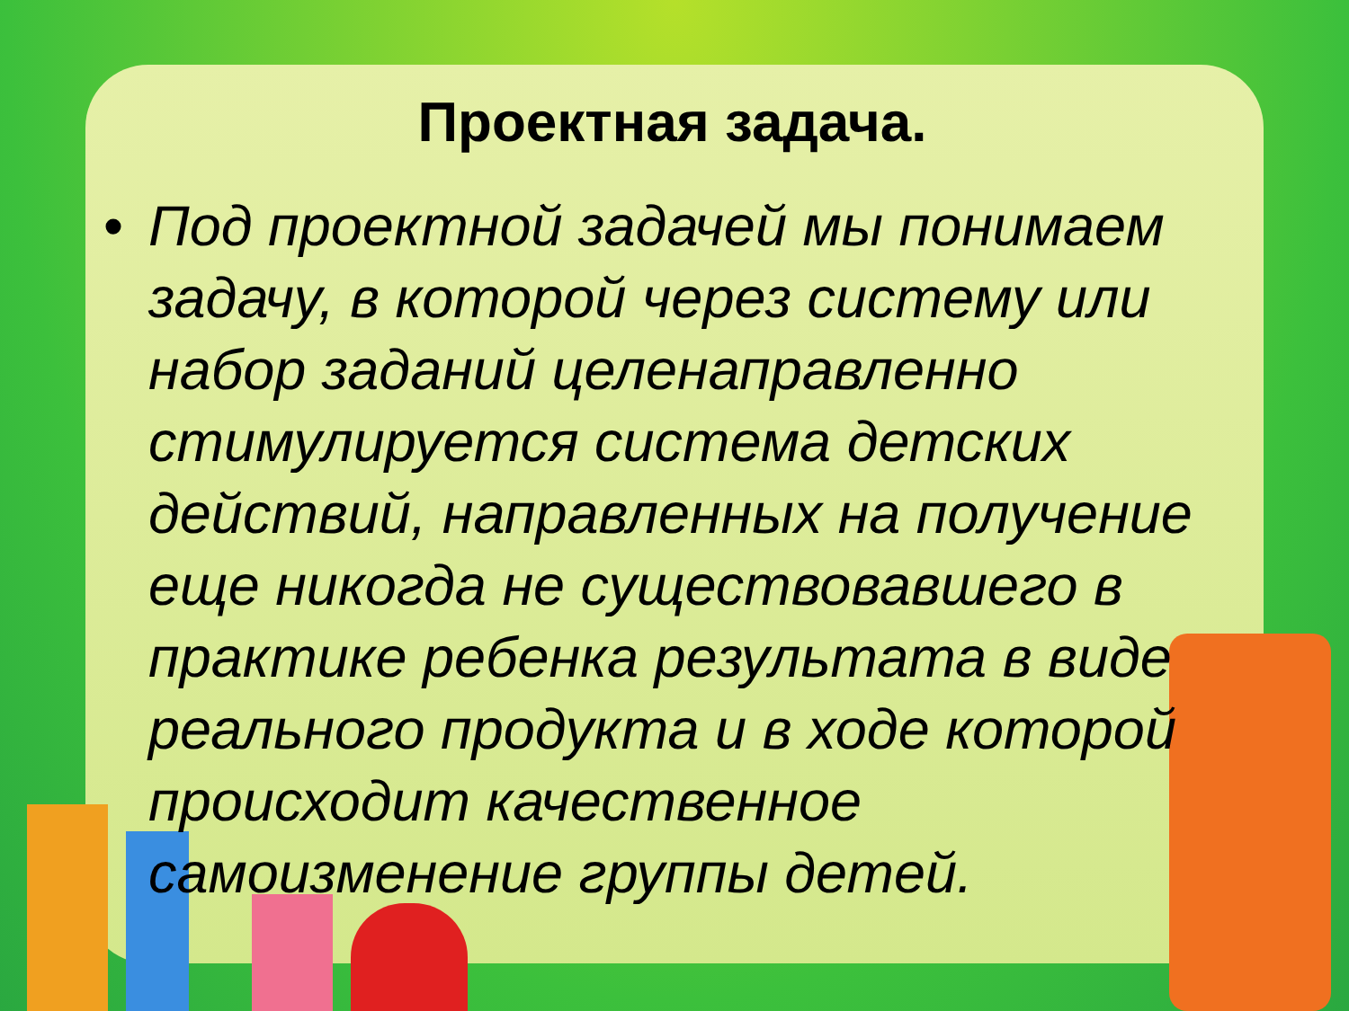Проектная задача.
• Под проектной задачей мы понимаем задачу, в которой через систему или набор заданий целенаправленно стимулируется система детских действий, направленных на получение еще никогда не существовавшего в практике ребенка результата в виде реального продукта и в ходе которой происходит качественное самоизменение группы детей.